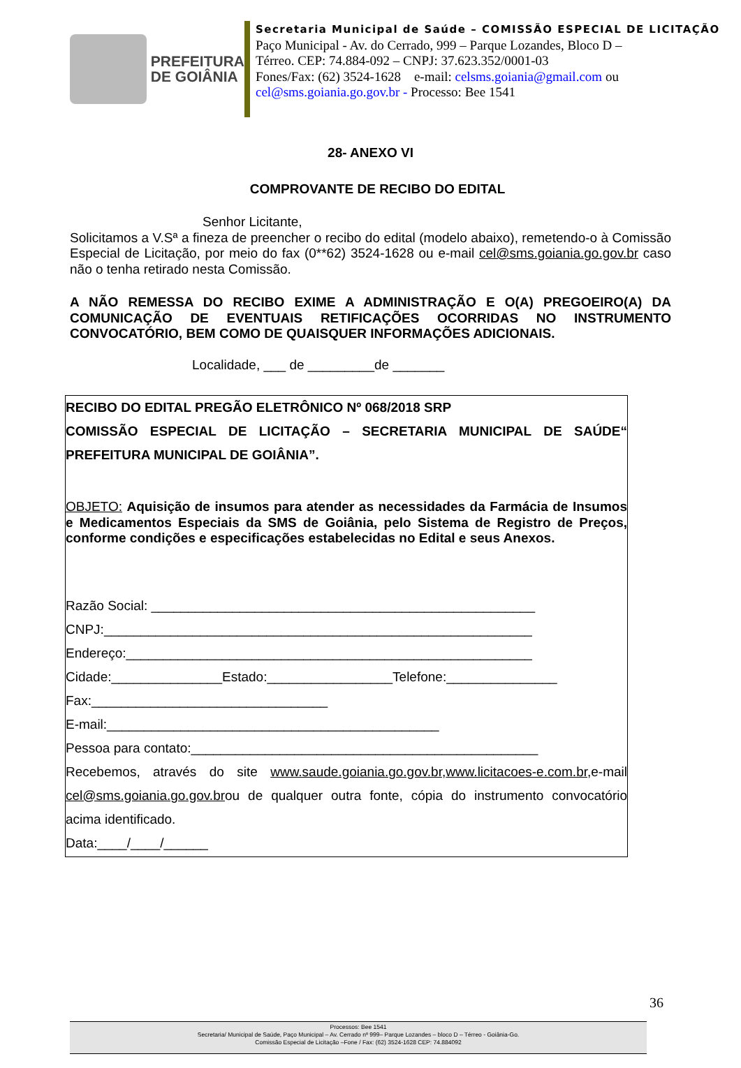PREFEITURA
DE GOIÂNIA
Secretaria Municipal de Saúde – COMISSÃO ESPECIAL DE LICITAÇÃO
Paço Municipal - Av. do Cerrado, 999 – Parque Lozandes, Bloco D –
Térreo. CEP: 74.884-092 – CNPJ: 37.623.352/0001-03
Fones/Fax: (62) 3524-1628 e-mail: celsms.goiania@gmail.com ou
cel@sms.goiania.go.gov.br - Processo: Bee 1541
28- ANEXO VI
COMPROVANTE DE RECIBO DO EDITAL
Senhor Licitante,
Solicitamos a V.Sª a fineza de preencher o recibo do edital (modelo abaixo), remetendo-o à Comissão Especial de Licitação, por meio do fax (0**62) 3524-1628 ou e-mail cel@sms.goiania.go.gov.br caso não o tenha retirado nesta Comissão.
A NÃO REMESSA DO RECIBO EXIME A ADMINISTRAÇÃO E O(A) PREGOEIRO(A) DA COMUNICAÇÃO DE EVENTUAIS RETIFICAÇÕES OCORRIDAS NO INSTRUMENTO CONVOCATÓRIO, BEM COMO DE QUAISQUER INFORMAÇÕES ADICIONAIS.
Localidade, ___ de _________de _______
RECIBO DO EDITAL PREGÃO ELETRÔNICO Nº 068/2018 SRP
COMISSÃO ESPECIAL DE LICITAÇÃO – SECRETARIA MUNICIPAL DE SAÚDE“ PREFEITURA MUNICIPAL DE GOIÂNIA”.
OBJETO: Aquisição de insumos para atender as necessidades da Farmácia de Insumos e Medicamentos Especiais da SMS de Goiânia, pelo Sistema de Registro de Preços, conforme condições e especificações estabelecidas no Edital e seus Anexos.
Razão Social: ____________________________________________________
CNPJ:__________________________________________________________
Endereço:_______________________________________________________
Cidade:_______________Estado:_________________Telefone:_______________
Fax:________________________________
E-mail:_____________________________________________
Pessoa para contato:_______________________________________________
Recebemos, através do site www.saude.goiania.go.gov.br,www.licitacoes-e.com.br,e-mail cel@sms.goiania.go.gov.brou de qualquer outra fonte, cópia do instrumento convocatório acima identificado.
Data:____/____/______
36
Processos: Bee 1541
Secretaria/ Municipal de Saúde, Paço Municipal – Av. Cerrado nº 999– Parque Lozandes – bloco D – Térreo - Goiânia-Go.
Comissão Especial de Licitação –Fone / Fax: (62) 3524-1628 CEP: 74.884092